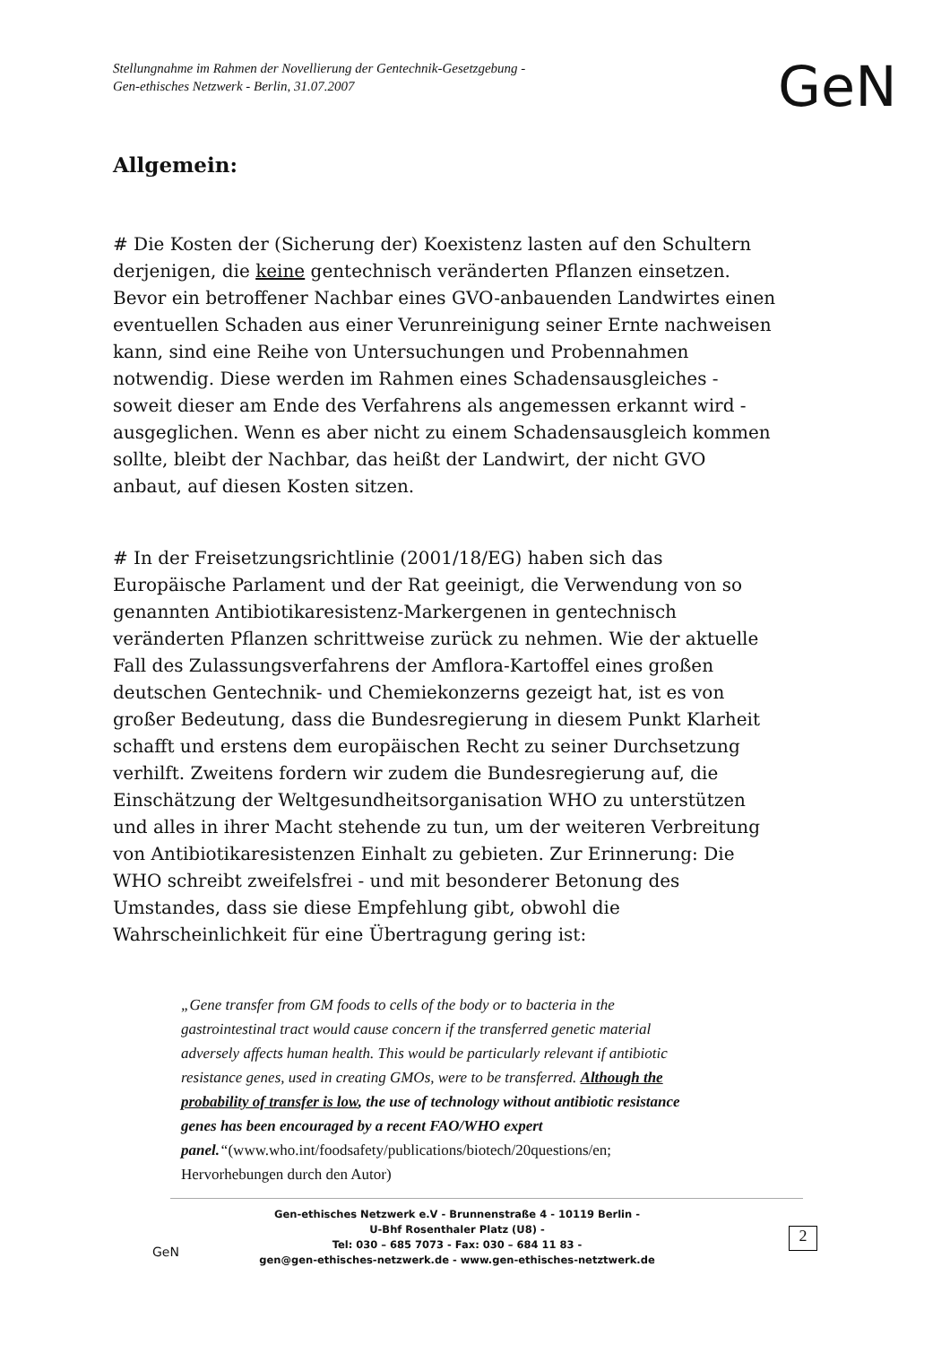Stellungnahme im Rahmen der Novellierung der Gentechnik-Gesetzgebung -
Gen-ethisches Netzwerk - Berlin, 31.07.2007
GeN
Allgemein:
# Die Kosten der (Sicherung der) Koexistenz lasten auf den Schultern derjenigen, die keine gentechnisch veränderten Pflanzen einsetzen. Bevor ein betroffener Nachbar eines GVO-anbauenden Landwirtes einen eventuellen Schaden aus einer Verunreinigung seiner Ernte nachweisen kann, sind eine Reihe von Untersuchungen und Probennahmen notwendig. Diese werden im Rahmen eines Schadensausgleiches - soweit dieser am Ende des Verfahrens als angemessen erkannt wird - ausgeglichen. Wenn es aber nicht zu einem Schadensausgleich kommen sollte, bleibt der Nachbar, das heißt der Landwirt, der nicht GVO anbaut, auf diesen Kosten sitzen.
# In der Freisetzungsrichtlinie (2001/18/EG) haben sich das Europäische Parlament und der Rat geeinigt, die Verwendung von so genannten Antibiotikaresistenz-Markergenen in gentechnisch veränderten Pflanzen schrittweise zurück zu nehmen. Wie der aktuelle Fall des Zulassungsverfahrens der Amflora-Kartoffel eines großen deutschen Gentechnik- und Chemiekonzerns gezeigt hat, ist es von großer Bedeutung, dass die Bundesregierung in diesem Punkt Klarheit schafft und erstens dem europäischen Recht zu seiner Durchsetzung verhilft. Zweitens fordern wir zudem die Bundesregierung auf, die Einschätzung der Weltgesundheitsorganisation WHO zu unterstützen und alles in ihrer Macht stehende zu tun, um der weiteren Verbreitung von Antibiotikaresistenzen Einhalt zu gebieten. Zur Erinnerung: Die WHO schreibt zweifelsfrei - und mit besonderer Betonung des Umstandes, dass sie diese Empfehlung gibt, obwohl die Wahrscheinlichkeit für eine Übertragung gering ist:
„Gene transfer from GM foods to cells of the body or to bacteria in the gastrointestinal tract would cause concern if the transferred genetic material adversely affects human health. This would be particularly relevant if antibiotic resistance genes, used in creating GMOs, were to be transferred. Although the probability of transfer is low, the use of technology without antibiotic resistance genes has been encouraged by a recent FAO/WHO expert panel.“(www.who.int/foodsafety/publications/biotech/20questions/en; Hervorhebungen durch den Autor)
Gen-ethisches Netzwerk e.V - Brunnenstraße 4 - 10119 Berlin -
U-Bhf Rosenthaler Platz (U8) -
Tel: 030 – 685 7073 - Fax: 030 – 684 11 83 -
gen@gen-ethisches-netzwerk.de - www.gen-ethisches-netztwerk.de
GeN
2